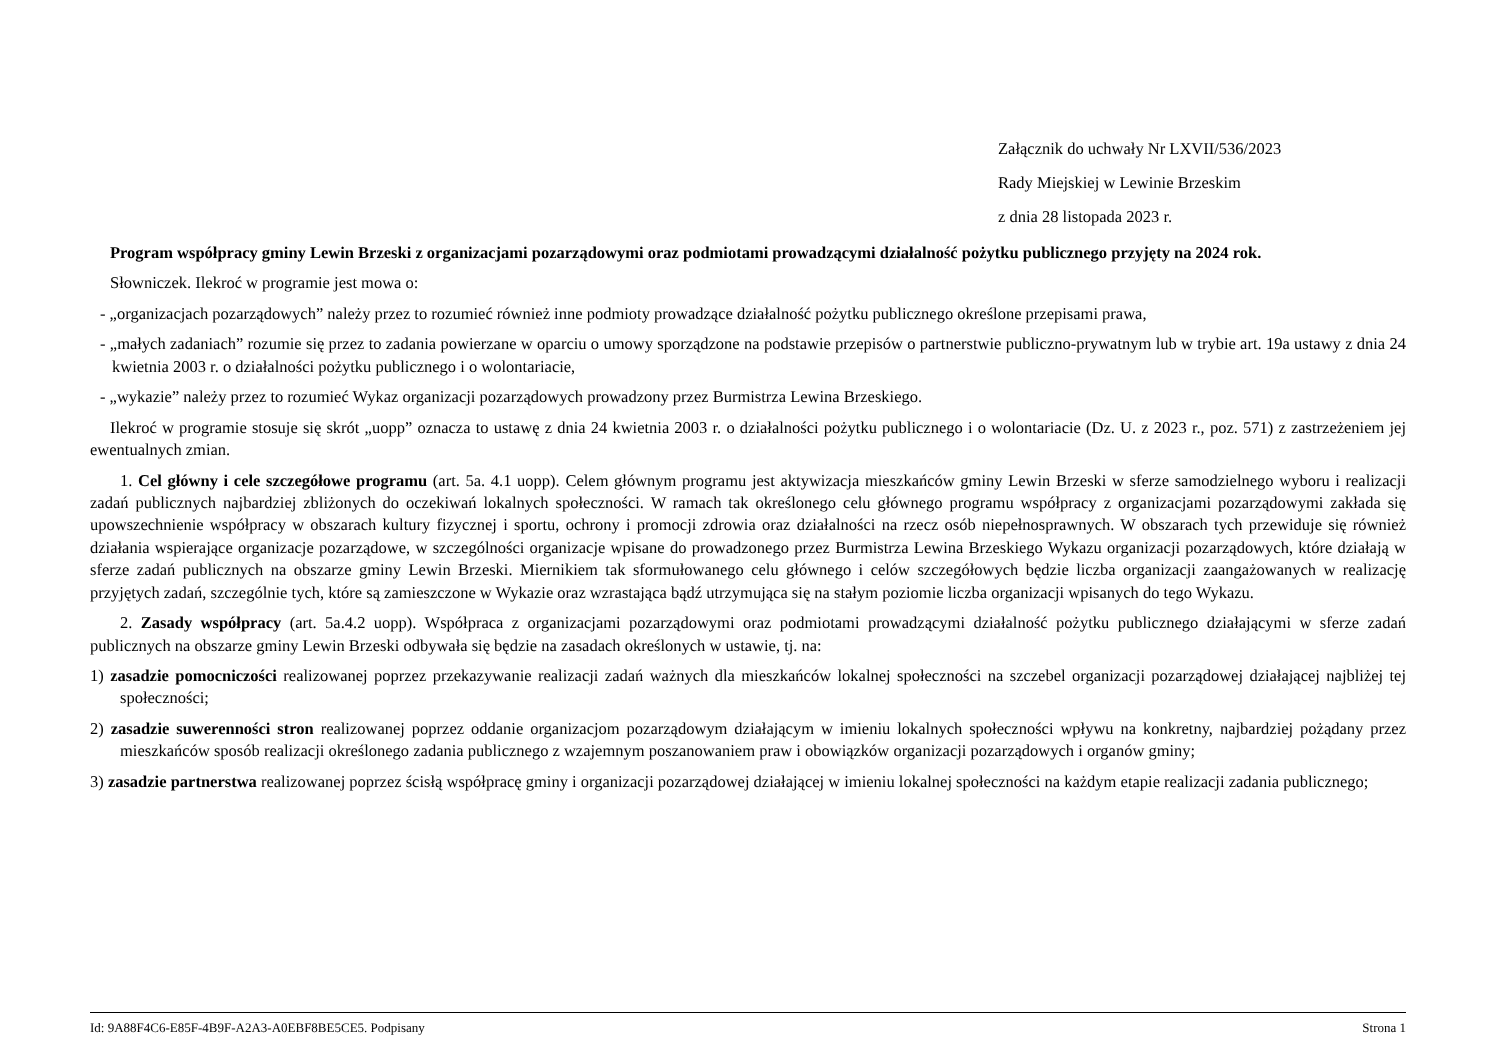Załącznik do uchwały Nr LXVII/536/2023
Rady Miejskiej w Lewinie Brzeskim
z dnia 28 listopada 2023 r.
Program współpracy gminy Lewin Brzeski z organizacjami pozarządowymi oraz podmiotami prowadzącymi działalność pożytku publicznego przyjęty na 2024 rok.
Słowniczek. Ilekroć w programie jest mowa o:
- „organizacjach pozarządowych” należy przez to rozumieć również inne podmioty prowadzące działalność pożytku publicznego określone przepisami prawa,
- „małych zadaniach” rozumie się przez to zadania powierzane w oparciu o umowy sporządzone na podstawie przepisów o partnerstwie publiczno-prywatnym lub w trybie art. 19a ustawy z dnia 24 kwietnia 2003 r. o działalności pożytku publicznego i o wolontariacie,
- „wykazie” należy przez to rozumieć Wykaz organizacji pozarządowych prowadzony przez Burmistrza Lewina Brzeskiego.
Ilekroć w programie stosuje się skrót „uopp” oznacza to ustawę z dnia 24 kwietnia 2003 r. o działalności pożytku publicznego i o wolontariacie (Dz. U. z 2023 r., poz. 571) z zastrzeżeniem jej ewentualnych zmian.
1. Cel główny i cele szczegółowe programu (art. 5a. 4.1 uopp). Celem głównym programu jest aktywizacja mieszkańców gminy Lewin Brzeski w sferze samodzielnego wyboru i realizacji zadań publicznych najbardziej zbliżonych do oczekiwań lokalnych społeczności. W ramach tak określonego celu głównego programu współpracy z organizacjami pozarządowymi zakłada się upowszechnienie współpracy w obszarach kultury fizycznej i sportu, ochrony i promocji zdrowia oraz działalności na rzecz osób niepełnosprawnych. W obszarach tych przewiduje się również działania wspierające organizacje pozarządowe, w szczególności organizacje wpisane do prowadzonego przez Burmistrza Lewina Brzeskiego Wykazu organizacji pozarządowych, które działają w sferze zadań publicznych na obszarze gminy Lewin Brzeski. Miernikiem tak sformułowanego celu głównego i celów szczegółowych będzie liczba organizacji zaangażowanych w realizację przyjętych zadań, szczególnie tych, które są zamieszczone w Wykazie oraz wzrastająca bądź utrzymująca się na stałym poziomie liczba organizacji wpisanych do tego Wykazu.
2. Zasady współpracy (art. 5a.4.2 uopp). Współpraca z organizacjami pozarządowymi oraz podmiotami prowadzącymi działalność pożytku publicznego działającymi w sferze zadań publicznych na obszarze gminy Lewin Brzeski odbywała się będzie na zasadach określonych w ustawie, tj. na:
1) zasadzie pomocniczości realizowanej poprzez przekazywanie realizacji zadań ważnych dla mieszkańców lokalnej społeczności na szczebel organizacji pozarządowej działającej najbliżej tej społeczności;
2) zasadzie suwerenności stron realizowanej poprzez oddanie organizacjom pozarządowym działającym w imieniu lokalnych społeczności wpływu na konkretny, najbardziej pożądany przez mieszkańców sposób realizacji określonego zadania publicznego z wzajemnym poszanowaniem praw i obowiązków organizacji pozarządowych i organów gminy;
3) zasadzie partnerstwa realizowanej poprzez ścisłą współpracę gminy i organizacji pozarządowej działającej w imieniu lokalnej społeczności na każdym etapie realizacji zadania publicznego;
Id: 9A88F4C6-E85F-4B9F-A2A3-A0EBF8BE5CE5. Podpisany Strona 1